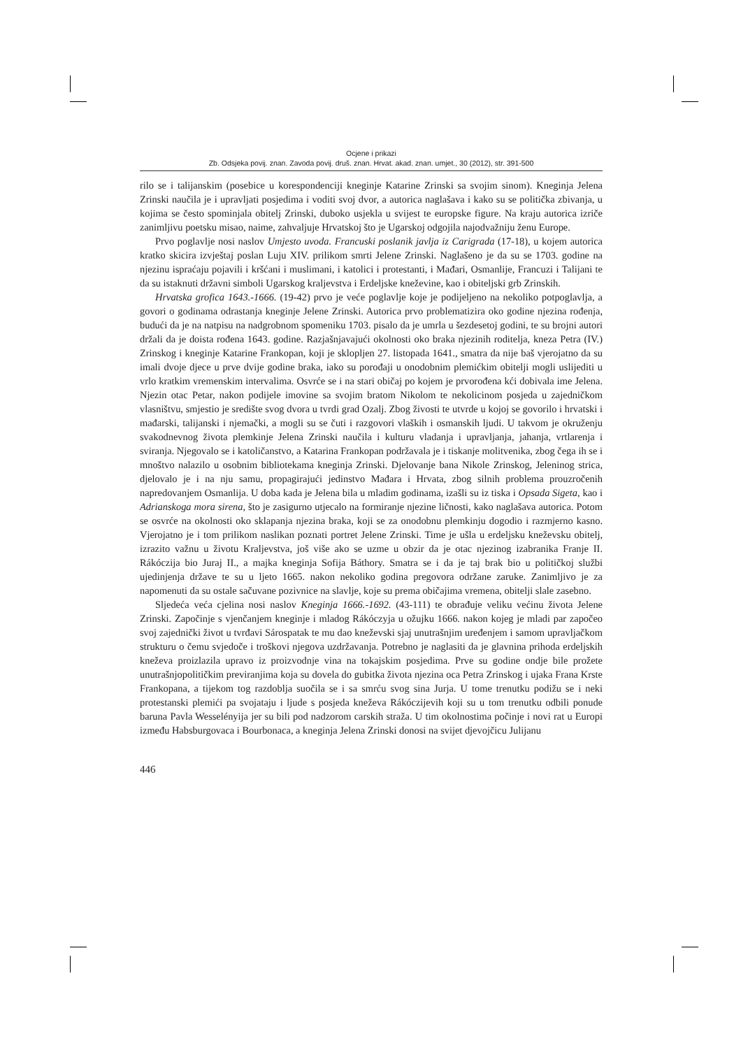Ocjene i prikazi
Zb. Odsjeka povij. znan. Zavoda povij. druš. znan. Hrvat. akad. znan. umjet., 30 (2012), str. 391-500
rilo se i talijanskim (posebice u korespondenciji kneginje Katarine Zrinski sa svojim sinom). Kneginja Jelena Zrinski naučila je i upravljati posjedima i voditi svoj dvor, a autorica naglašava i kako su se politička zbivanja, u kojima se često spominjala obitelj Zrinski, duboko usjekla u svijest te europske figure. Na kraju autorica izriče zanimljivu poetsku misao, naime, zahvaljuje Hrvatskoj što je Ugarskoj odgojila najodvažniju ženu Europe.
Prvo poglavlje nosi naslov Umjesto uvoda. Francuski poslanik javlja iz Carigrada (17-18), u kojem autorica kratko skicira izvještaj poslan Luju XIV. prilikom smrti Jelene Zrinski. Naglašeno je da su se 1703. godine na njezinu ispraćaju pojavili i kršćani i muslimani, i katolici i protestanti, i Mađari, Osmanlije, Francuzi i Talijani te da su istaknuti državni simboli Ugarskog kraljevstva i Erdeljske kneževine, kao i obiteljski grb Zrinskih.
Hrvatska grofica 1643.-1666. (19-42) prvo je veće poglavlje koje je podijeljeno na nekoliko potpoglavlja, a govori o godinama odrastanja kneginje Jelene Zrinski. Autorica prvo problematizira oko godine njezina rođenja, budući da je na natpisu na nadgrobnom spomeniku 1703. pisalo da je umrla u šezdesetoj godini, te su brojni autori držali da je doista rođena 1643. godine. Razjašnjavajući okolnosti oko braka njezinih roditelja, kneza Petra (IV.) Zrinskog i kneginje Katarine Frankopan, koji je sklopljen 27. listopada 1641., smatra da nije baš vjerojatno da su imali dvoje djece u prve dvije godine braka, iako su porođaji u onodobnim plemićkim obitelji mogli uslijediti u vrlo kratkim vremenskim intervalima. Osvrće se i na stari običaj po kojem je prvorođena kći dobivala ime Jelena. Njezin otac Petar, nakon podijele imovine sa svojim bratom Nikolom te nekolicinom posjeda u zajedničkom vlasništvu, smjestio je središte svog dvora u tvrdi grad Ozalj. Zbog živosti te utvrde u kojoj se govorilo i hrvatski i mađarski, talijanski i njemački, a mogli su se čuti i razgovori vlaških i osmanskih ljudi. U takvom je okruženju svakodnevnog života plemkinje Jelena Zrinski naučila i kulturu vladanja i upravljanja, jahanja, vrtlarenja i sviranja. Njegovalo se i katoličanstvo, a Katarina Frankopan podržavala je i tiskanje molitvenika, zbog čega ih se i mnoštvo nalazilo u osobnim bibliotekama kneginja Zrinski. Djelovanje bana Nikole Zrinskog, Jeleninog strica, djelovalo je i na nju samu, propagirajući jedinstvo Mađara i Hrvata, zbog silnih problema prouzročenih napredovanjem Osmanlija. U doba kada je Jelena bila u mladim godinama, izašli su iz tiska i Opsada Sigeta, kao i Adrianskoga mora sirena, što je zasigurno utjecalo na formiranje njezine ličnosti, kako naglašava autorica. Potom se osvrće na okolnosti oko sklapanja njezina braka, koji se za onodobnu plemkinju dogodio i razmjerno kasno. Vjerojatno je i tom prilikom naslikan poznati portret Jelene Zrinski. Time je ušla u erdeljsku kneževsku obitelj, izrazito važnu u životu Kraljevstva, još više ako se uzme u obzir da je otac njezinog izabranika Franje II. Rákóczija bio Juraj II., a majka kneginja Sofija Báthory. Smatra se i da je taj brak bio u političkoj službi ujedinjenja države te su u ljeto 1665. nakon nekoliko godina pregovora održane zaruke. Zanimljivo je za napomenuti da su ostale sačuvane pozivnice na slavlje, koje su prema običajima vremena, obitelji slale zasebno.
Sljedeća veća cjelina nosi naslov Kneginja 1666.-1692. (43-111) te obrađuje veliku većinu života Jelene Zrinski. Započinje s vjenčanjem kneginje i mladog Rákóczyja u ožujku 1666. nakon kojeg je mladi par započeo svoj zajednički život u tvrđavi Sárospatak te mu dao kneževski sjaj unutrašnjim uređenjem i samom upravljačkom strukturu o čemu svjedoče i troškovi njegova uzdržavanja. Potrebno je naglasiti da je glavnina prihoda erdeljskih kneževa proizlazila upravo iz proizvodnje vina na tokajskim posjedima. Prve su godine ondje bile prožete unutrašnjopolitičkim previranjima koja su dovela do gubitka života njezina oca Petra Zrinskog i ujaka Frana Krste Frankopana, a tijekom tog razdoblja suočila se i sa smrću svog sina Jurja. U tome trenutku podižu se i neki protestanski plemići pa svojataju i ljude s posjeda kneževa Rákóczijevih koji su u tom trenutku odbili ponude baruna Pavla Wesselényija jer su bili pod nadzorom carskih straža. U tim okolnostima počinje i novi rat u Europi između Habsburgovaca i Bourbonaca, a kneginja Jelena Zrinski donosi na svijet djevojčicu Julijanu
446